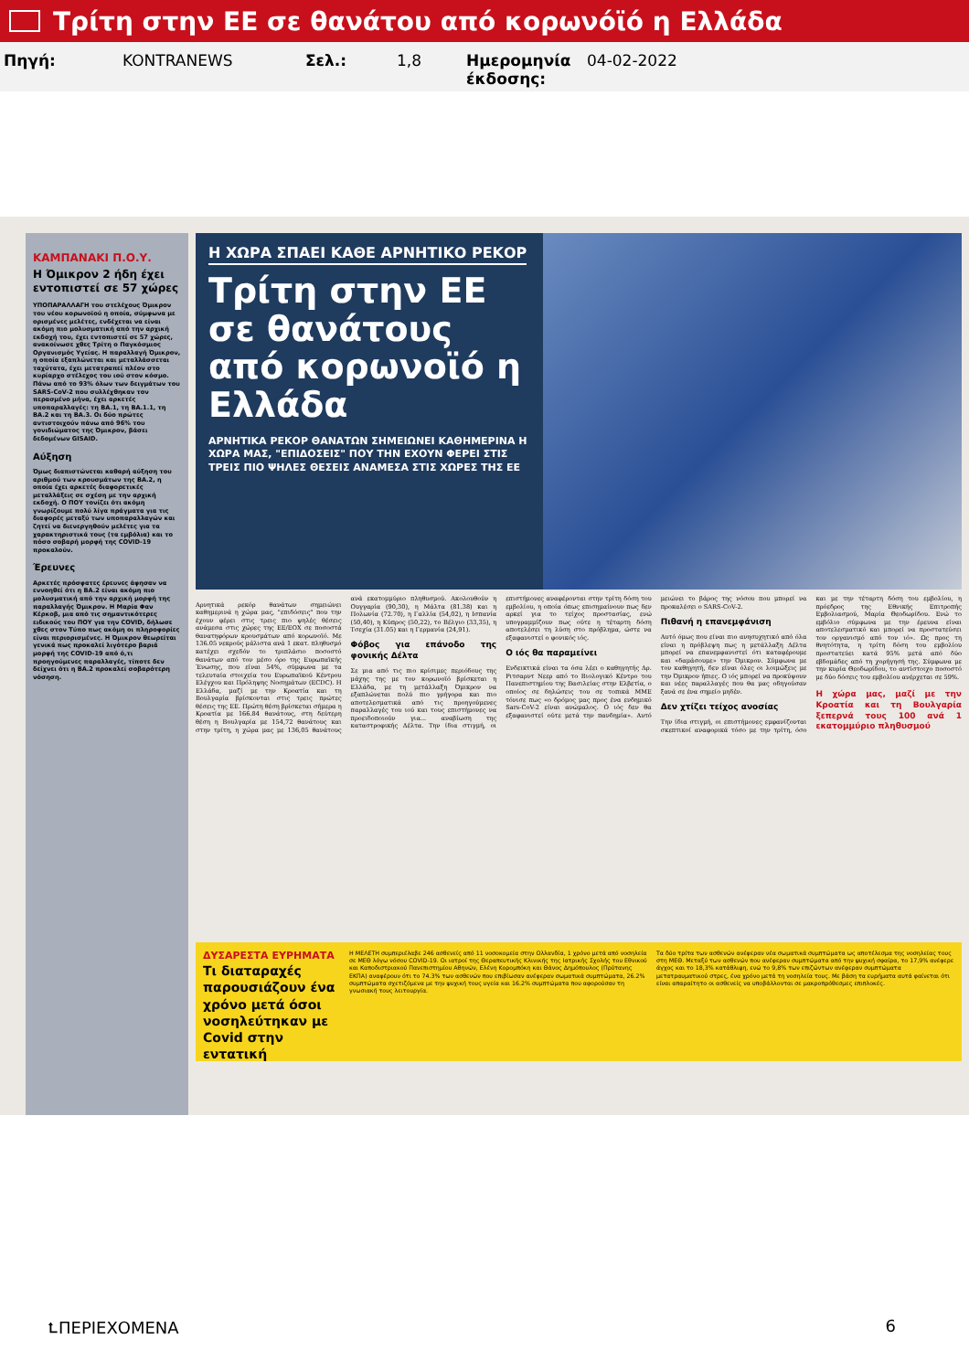Τρίτη στην ΕΕ σε θανάτου από κορωνόϊό η Ελλάδα
Πηγή: KONTRANEWS Σελ.: 1,8 Ημερομηνία έκδοσης: 04-02-2022
ΚΑΜΠΑΝΑΚΙ Π.Ο.Υ.
Η Όμικρον 2 ήδη έχει εντοπιστεί σε 57 χώρες
ΥΠΟΠΑΡΑΛΛΑΓΗ του στελέχους Όμικρον του νέου κορωνοϊού η οποία, σύμφωνα με ορισμένες μελέτες, ενδέχεται να είναι ακόμη πιο μολυσματική από την αρχική εκδοχή του, έχει εντοπιστεί σε 57 χώρες, ανακοίνωσε χθες Τρίτη ο Παγκόσμιος Οργανισμός Υγείας. Η παραλλαγή Όμικρον, η οποία εξαπλώνεται και μεταλλάσσεται ταχύτατα, έχει μετατραπεί πλέον στο κυρίαρχο στέλεχος του ιού στον κόσμο. Πάνω από το 93% όλων των δειγμάτων του SARS-CoV-2 που συλλέχθηκαν τον περασμένο μήνα, έχει αρκετές υποπαραλλαγές: τη ΒΑ.1, τη ΒΑ.1.1, τη ΒΑ.2 και τη ΒΑ.3. Οι δύο πρώτες αντιστοιχούν πάνω από 96% του γονιδιώματος της Όμικρον, βάσει δεδομένων GISAID.
Αύξηση
Όμως διαπιστώνεται καθαρή αύξηση του αριθμού των κρουσμάτων της ΒΑ.2, η οποία έχει αρκετές διαφορετικές μεταλλάξεις σε σχέση με την αρχική εκδοχή. Ο ΠΟΥ τονίζει ότι ακόμη γνωρίζουμε πολύ λίγα πράγματα για τις διαφορές μεταξύ των υποπαραλλαγών και ζητεί να διενεργηθούν μελέτες για τα χαρακτηριστικά τους (τα εμβόλια) και το πόσο σοβαρή μορφή της COVID-19 προκαλούν.
Έρευνες
Αρκετές πρόσφατες έρευνες άφησαν να εννοηθεί ότι η ΒΑ.2 είναι ακόμη πιο μολυσματική από την αρχική μορφή της παραλλαγής Όμικρον. Η Μαρία Φαν Κέρκοβ, μια από τις σημαντικότερες ειδικούς του ΠΟΥ για την COVID, δήλωσε χθες στον Τύπο πως ακόμη οι πληροφορίες είναι περιορισμένες. Η Όμικρον θεωρείται γενικά πως προκαλεί λιγότερο βαριά μορφή της COVID-19 από ό,τι προηγούμενες παραλλαγές, τίποτε δεν δείχνει ότι η ΒΑ.2 προκαλεί σοβαρότερη νόσηση.
Η ΧΩΡΑ ΣΠΑΕΙ ΚΑΘΕ ΑΡΝΗΤΙΚΟ ΡΕΚΟΡ
Τρίτη στην ΕΕ σε θανάτους από κορωνοϊό η Ελλάδα
ΑΡΝΗΤΙΚΑ ΡΕΚΟΡ ΘΑΝΑΤΩΝ ΣΗΜΕΙΩΝΕΙ ΚΑΘΗΜΕΡΙΝΑ Η ΧΩΡΑ ΜΑΣ, "ΕΠΙΔΟΣΕΙΣ" ΠΟΥ ΤΗΝ ΕΧΟΥΝ ΦΕΡΕΙ ΣΤΙΣ ΤΡΕΙΣ ΠΙΟ ΨΗΛΕΣ ΘΕΣΕΙΣ ΑΝΑΜΕΣΑ ΣΤΙΣ ΧΩΡΕΣ ΤΗΣ ΕΕ
Αρνητικά ρεκόρ θανάτων σημειώνει καθημερινά η χώρα μας, "επιδόσεις" που την έχουν φέρει στις τρεις πιο ψηλές θέσεις ανάμεσα στις χώρες της ΕΕ/ΕΟΧ σε ποσοστά θανατηφόρων κρουσμάτων από κορωνοϊό. Με 136.05 νεκρούς μάλιστα ανά 1 εκατ. πληθυσμό κατέχει σχεδόν το τριπλάσιο ποσοστό θανάτων από τον μέσο όρο της Ευρωπαϊκής Ένωσης, που είναι 54%, σύμφωνα με τα τελευταία στοιχεία του Ευρωπαϊκού Κέντρου Ελέγχου και Πρόληψης Νοσημάτων (ECDC). Η Ελλάδα, μαζί με την Κροατία και τη Βουλγαρία βρίσκονται στις τρεις πρώτες θέσεις της ΕΕ. Πρώτη θέση βρίσκεται σήμερα η Κροατία με 166.84 θανάτους, στη δεύτερη θέση η Βουλγαρία με 154,72 θανάτους και στην τρίτη, η χώρα μας με 136,05 θανάτους ανά εκατομμύριο πληθυσμού. Ακολουθούν η Ουγγαρία (90,30), η Μάλτα (81.38) και η Πολωνία (72.70), η Γαλλία (54,02), η Ισπανία (50,40), η Κύπρος (50,22), το Βέλγιο (33,35), η Τσεχία (31.05) και η Γερμανία (24,91).
Φόβος για επάνοδο της φονικής Δέλτα
Σε μια από τις πιο κρίσιμες περιόδους της μάχης της με τον κορωνοϊό βρίσκεται η Ελλάδα, με τη μετάλλαξη Όμικρον να εξαπλώνεται πολύ πιο γρήγορα και πιο αποτελεσματικά από τις προηγούμενες παραλλαγές του ιού και τους επιστήμονες να προειδοποιούν για... αναβίωση της καταστροφικής Δέλτα. Την ίδια στιγμή, οι επιστήμονες αναφέρονται στην τρίτη δόση του εμβολίου, η οποία όπως επισημαίνουν πως δεν αρκεί για το τείχος προστασίας, ενώ υπογραμμίζουν πως ούτε η τέταρτη δόση αποτελέσει τη λύση στο πρόβλημα, ώστε να εξαφανιστεί ο φονικός ιός.
Ο ιός θα παραμείνει
Ενδεικτικά είναι τα όσα λέει ο καθηγητής Δρ. Ριτσαρντ Νεερ από το Βιολογικό Κέντρο του Πανεπιστημίου της Βασιλείας στην Ελβετία, ο οποίος σε δηλώσεις του σε τοπικά ΜΜΕ τόνισε πως «ο δρόμος μας προς ένα ενδημικό Sars-CoV-2 είναι ανώμαλος. Ο ιός δεν θα εξαφανιστεί ούτε μετά την πανδημία». Αυτό μειώνει το βάρος της νόσου που μπορεί να προκαλέσει ο SARS-CoV-2.
Πιθανή η επανεμφάνιση
Αυτό όμως που είναι πιο ανησυχητικό από όλα είναι η πρόβλεψη πως η μετάλλαξη Δέλτα μπορεί να επανεμφανιστεί ότι καταφέρουμε και «δαμάσουμε» την Όμικρον. Σύμφωνα με τον καθηγητή, δεν είναι όλες οι λοιμώξεις με την Όμικρον ήπιες. Ο ιός μπορεί να προκύψουν και νέες παραλλαγές που θα μας οδηγούσαν ξανά σε ένα σημείο μηδέν.
Δεν χτίζει τείχος ανοσίας
Την ίδια στιγμή, οι επιστήμονες εμφανίζονται σκεπτικοί αναφορικά τόσο με την τρίτη, όσο και με την τέταρτη δόση του εμβολίου, η πρόεδρος της Εθνικής Επιτροπής Εμβολιασμού, Μαρία Θεοδωρίδου. Ενώ το εμβόλιο σύμφωνα με την έρευνα είναι αποτελεσματικό και μπορεί να προστατεύσει τον οργανισμό από τον ιό». Ως προς τη θνητότητα, η τρίτη δόση του εμβολίου προστατεύει κατά 95% μετά από δύο εβδομάδες από τη χορήγησή της. Σύμφωνα με την κυρία Θεοδωρίδου, το αντίστοιχο ποσοστό με δύο δόσεις του εμβολίου ανέρχεται σε 59%.
Η χώρα μας, μαζί με την Κροατία και τη Βουλγαρία ξεπερνά τους 100 ανά 1 εκατομμύριο πληθυσμού
ΔΥΣΑΡΕΣΤΑ ΕΥΡΗΜΑΤΑ
Τι διαταραχές παρουσιάζουν ένα χρόνο μετά όσοι νοσηλεύτηκαν με Covid στην εντατική
Η ΜΕΛΕΤΗ συμπεριέλαβε 246 ασθενείς από 11 νοσοκομεία στην Ολλανδία, 1 χρόνο μετά από νοσηλεία σε ΜΕΘ λόγω νόσου COVID-19. Οι ιατροί της Θεραπευτικής Κλινικής της Ιατρικής Σχολής του Εθνικού και Καποδιστριακού Πανεπιστημίου Αθηνών, Ελένη Κορομπόκη και Θάνος Δημόπουλος (Πρύτανης ΕΚΠΑ) αναφέρουν ότι το 74.3% των ασθενών που επιβίωσαν ανέφεραν σωματικά συμπτώματα, 26.2% συμπτώματα σχετιζόμενα με την ψυχική τους υγεία και 16.2% συμπτώματα που αφορούσαν τη γνωσιακή τους λειτουργία.
Τα δύο τρίτα των ασθενών ανέφεραν νέα σωματικά συμπτώματα ως αποτέλεσμα της νοσηλείας τους στη ΜΕΘ. Μεταξύ των ασθενών που ανέφεραν συμπτώματα από την ψυχική σφαίρα, το 17,9% ανέφερε άγχος και το 18,3% κατάθλιψη, ενώ το 9,8% των επιζώντων ανέφεραν συμπτώματα μετατραυματικού στρες, ένα χρόνο μετά τη νοσηλεία τους. Με βάση τα ευρήματα αυτά φαίνεται ότι είναι απαραίτητο οι ασθενείς να υποβάλλονται σε μακροπρόθεσμες επιπλοκές.
⮤ΠΕΡΙΕΧΟΜΕΝΑ 6